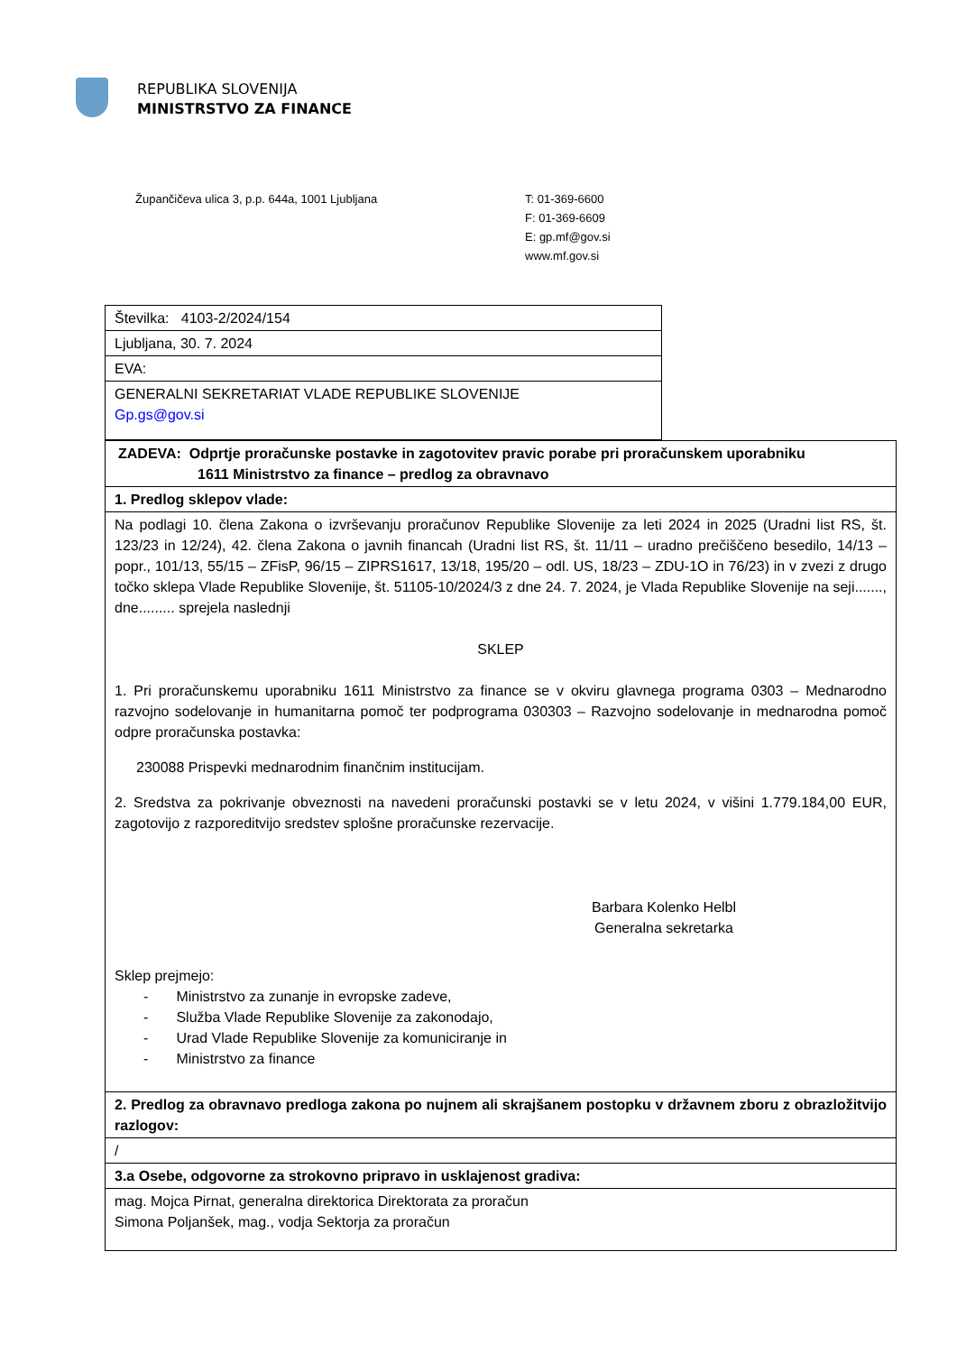REPUBLIKA SLOVENIJA
MINISTRSTVO ZA FINANCE
Župančičeva ulica 3, p.p. 644a, 1001 Ljubljana T: 01-369-6600
F: 01-369-6609
E: gp.mf@gov.si
www.mf.gov.si
| Številka: 4103-2/2024/154 |
| Ljubljana, 30. 7. 2024 |
| EVA: |
| GENERALNI SEKRETARIAT VLADE REPUBLIKE SLOVENIJE Gp.gs@gov.si |
| ZADEVA: Odprtje proračunske postavke in zagotovitev pravic porabe pri proračunskem uporabniku 1611 Ministrstvo za finance – predlog za obravnavo |
| 1. Predlog sklepov vlade: |
| Na podlagi 10. člena Zakona o izvrševanju proračunov Republike Slovenije za leti 2024 in 2025 (Uradni list RS, št. 123/23 in 12/24), 42. člena Zakona o javnih financah (Uradni list RS, št. 11/11 – uradno prečiščeno besedilo, 14/13 – popr., 101/13, 55/15 – ZFisP, 96/15 – ZIPRS1617, 13/18, 195/20 – odl. US, 18/23 – ZDU-1O in 76/23) in v zvezi z drugo točko sklepa Vlade Republike Slovenije, št. 51105-10/2024/3 z dne 24. 7. 2024, je Vlada Republike Slovenije na seji......., dne......... sprejela naslednji SKLEP 1. Pri proračunskemu uporabniku 1611 Ministrstvo za finance se v okviru glavnega programa 0303 – Mednarodno razvojno sodelovanje in humanitarna pomoč ter podprograma 030303 – Razvojno sodelovanje in mednarodna pomoč odpre proračunska postavka: 230088 Prispevki mednarodnim finančnim institucijam. 2. Sredstva za pokrivanje obveznosti na navedeni proračunski postavki se v letu 2024, v višini 1.779.184,00 EUR, zagotovijo z razporeditvijo sredstev splošne proračunske rezervacije. Barbara Kolenko Helbl Generalna sekretarka Sklep prejmejo: - Ministrstvo za zunanje in evropske zadeve, - Služba Vlade Republike Slovenije za zakonodajo, - Urad Vlade Republike Slovenije za komuniciranje in - Ministrstvo za finance |
| 2. Predlog za obravnavo predloga zakona po nujnem ali skrajšanem postopku v državnem zboru z obrazložitvijo razlogov: |
| / |
| 3.a Osebe, odgovorne za strokovno pripravo in usklajenost gradiva: |
| mag. Mojca Pirnat, generalna direktorica Direktorata za proračun Simona Poljanšek, mag., vodja Sektorja za proračun |